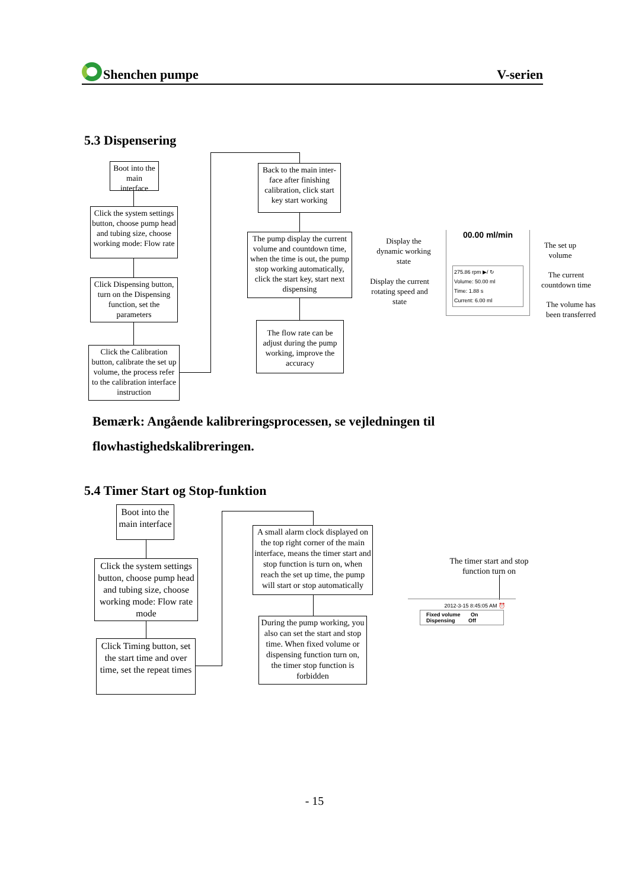Shenchen pumpe V-serien
5.3 Dispensering
Boot into the main interface
Click the system settings button, choose pump head and tubing size, choose working mode: Flow rate
Click Dispensing button, turn on the Dispensing function, set the parameters
Click the Calibration button, calibrate the set up volume, the process refer to the calibration interface instruction
Back to the main inter-face after finishing calibration, click start key start working
The pump display the current volume and countdown time, when the time is out, the pump stop working automatically, click the start key, start next dispensing
The flow rate can be adjust during the pump working, improve the accuracy
Display the dynamic working state
Display the current rotating speed and state
00.00 ml/min
275.86 rpm ▶/ ↻
Volume: 50.00 ml
Time: 1.88 s
Current: 6.00 ml
The set up volume
The current countdown time
The volume has been transferred
Bemærk: Angående kalibreringsprocessen, se vejledningen til flowhastighedskalibreringen.
5.4 Timer Start og Stop-funktion
Boot into the main interface
Click the system settings button, choose pump head and tubing size, choose working mode: Flow rate mode
Click Timing button, set the start time and over time, set the repeat times
A small alarm clock displayed on the top right corner of the main interface, means the timer start and stop function is turn on, when reach the set up time, the pump will start or stop automatically
During the pump working, you also can set the start and stop time. When fixed volume or dispensing function turn on, the timer stop function is forbidden
The timer start and stop function turn on
2012-3-15 8:45:05 AM ⏰
Fixed volume On
Dispensing Off
- 15